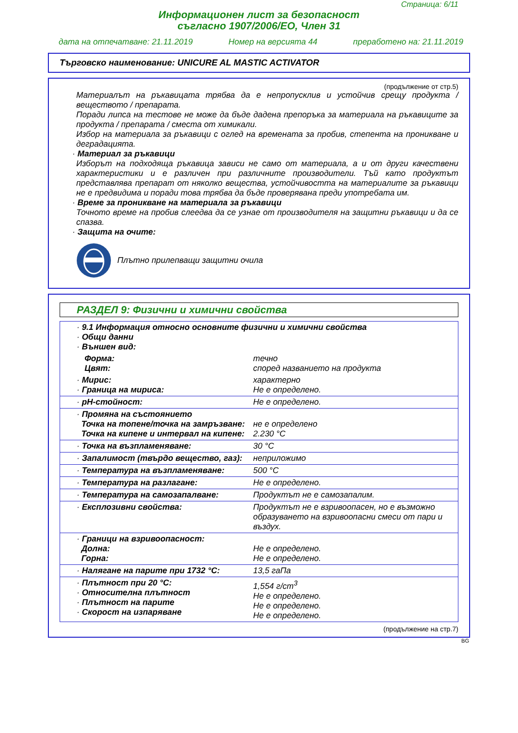Страница: 6/11
Информационен лист за безопасност
съгласно 1907/2006/ЕО, Член 31
дата на отпечатване: 21.11.2019 Номер на версията 44 преработено на: 21.11.2019
Търговско наименование: UNICURE AL MASTIC ACTIVATOR
(продължение от стр.5)
Материалът на ръкавицата трябва да е непропусклив и устойчив срещу продукта / веществото / препарата.
Поради липса на тестове не може да бъде дадена препоръка за материала на ръкавиците за продукта / препарата / сместа от химикали.
Избор на материала за ръкавици с оглед на времената за пробив, степента на проникване и деградацията.
· Материал за ръкавици
Изборът на подходяща ръкавица зависи не само от материала, а и от други качествени характеристики и е различен при различните производители. Тъй като продуктът представлява препарат от няколко вещества, устойчивостта на материалите за ръкавици не е предвидима и поради това трябва да бъде проверявана преди употребата им.
· Време за проникване на материала за ръкавици
Точното време на пробив слеедва да се узнае от производителя на защитни ръкавици и да се спазва.
· Защита на очите:
Плътно прилепващи защитни очила
РАЗДЕЛ 9: Физични и химични свойства
| · 9.1 Информация относно основните физични и химични свойства · Общи данни · Външен вид: | |
| Форма: Цвят: | течно според названието на продукта |
| · Мирис: · Граница на мириса: | характерно Не е определено. |
| · pH-стойност: | Не е определено. |
| · Промяна на състоянието Точка на топене/точка на замръзване: Точка на кипене и интервал на кипене: | не е определено 2.230 °C |
| · Точка на възпламеняване: | 30 °C |
| · Запалимост (твърдо вещество, газ): | неприложимо |
| · Температура на възпламеняване: | 500 °C |
| · Температура на разлагане: | Не е определено. |
| · Температура на самозапалване: | Продуктът не е самозапалим. |
| · Експлозивни свойства: | Продуктът не е взривоопасен, но е възможно образуването на взривоопасни смеси от пари и въздух. |
| · Граници на взривоопасност: Долна: Горна: | Не е определено. Не е определено. |
| · Налягане на парите при 1732 °C: | 13,5 гаПа |
| · Плътност при 20 °C: · Относителна плътност · Плътност на парите · Скорост на изпаряване | 1,554 г/cm<sup>3</sup> Не е определено. Не е определено. Не е определено. |
(продължение на стр.7)
BG